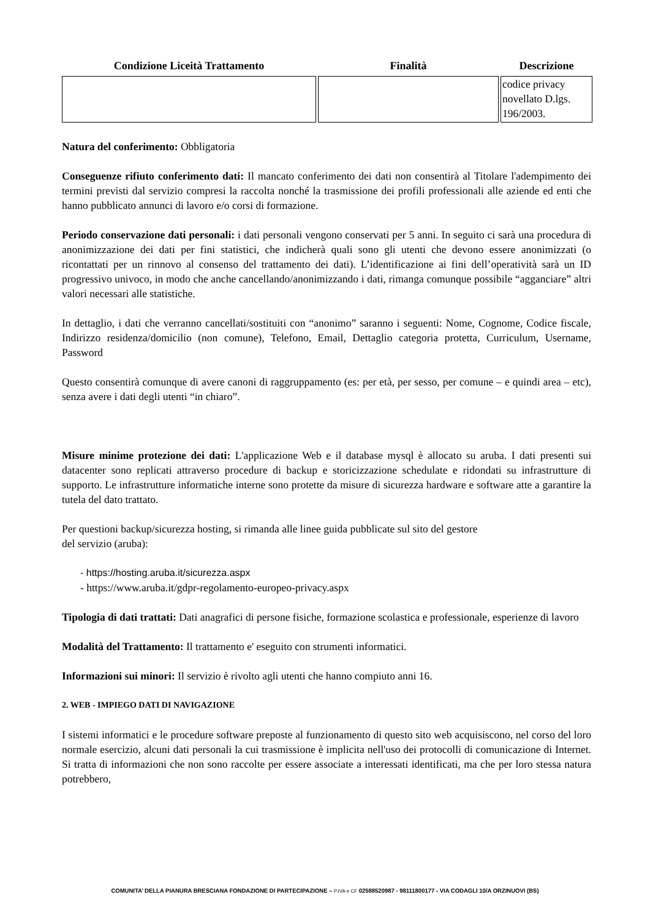| Condizione Liceità Trattamento | Finalità | Descrizione |
| --- | --- | --- |
| | | codice privacy novellato D.lgs. 196/2003. |
Natura del conferimento: Obbligatoria
Conseguenze rifiuto conferimento dati: Il mancato conferimento dei dati non consentirà al Titolare l'adempimento dei termini previsti dal servizio compresi la raccolta nonché la trasmissione dei profili professionali alle aziende ed enti che hanno pubblicato annunci di lavoro e/o corsi di formazione.
Periodo conservazione dati personali: i dati personali vengono conservati per 5 anni. In seguito ci sarà una procedura di anonimizzazione dei dati per fini statistici, che indicherà quali sono gli utenti che devono essere anonimizzati (o ricontattati per un rinnovo al consenso del trattamento dei dati). L’identificazione ai fini dell’operatività sarà un ID progressivo univoco, in modo che anche cancellando/anonimizzando i dati, rimanga comunque possibile “agganciare” altri valori necessari alle statistiche.
In dettaglio, i dati che verranno cancellati/sostituiti con “anonimo” saranno i seguenti: Nome, Cognome, Codice fiscale, Indirizzo residenza/domicilio (non comune), Telefono, Email, Dettaglio categoria protetta, Curriculum, Username, Password
Questo consentirà comunque di avere canoni di raggruppamento (es: per età, per sesso, per comune – e quindi area – etc), senza avere i dati degli utenti “in chiaro”.
Misure minime protezione dei dati: L'applicazione Web e il database mysql è allocato su aruba. I dati presenti sui datacenter sono replicati attraverso procedure di backup e storicizzazione schedulate e ridondati su infrastrutture di supporto. Le infrastrutture informatiche interne sono protette da misure di sicurezza hardware e software atte a garantire la tutela del dato trattato.
Per questioni backup/sicurezza hosting, si rimanda alle linee guida pubblicate sul sito del gestore
del servizio (aruba):
- https://hosting.aruba.it/sicurezza.aspx
- https://www.aruba.it/gdpr-regolamento-europeo-privacy.aspx
Tipologia di dati trattati: Dati anagrafici di persone fisiche, formazione scolastica e professionale, esperienze di lavoro
Modalità del Trattamento: Il trattamento e' eseguito con strumenti informatici.
Informazioni sui minori: Il servizio è rivolto agli utenti che hanno compiuto anni 16.
2. WEB - IMPIEGO DATI DI NAVIGAZIONE
I sistemi informatici e le procedure software preposte al funzionamento di questo sito web acquisiscono, nel corso del loro normale esercizio, alcuni dati personali la cui trasmissione è implicita nell'uso dei protocolli di comunicazione di Internet. Si tratta di informazioni che non sono raccolte per essere associate a interessati identificati, ma che per loro stessa natura potrebbero,
COMUNITA’ DELLA PIANURA BRESCIANA FONDAZIONE DI PARTECIPAZIONE – P.IVA e CF 02588520987 - 98111800177 - VIA CODAGLI 10/A ORZINUOVI (BS)